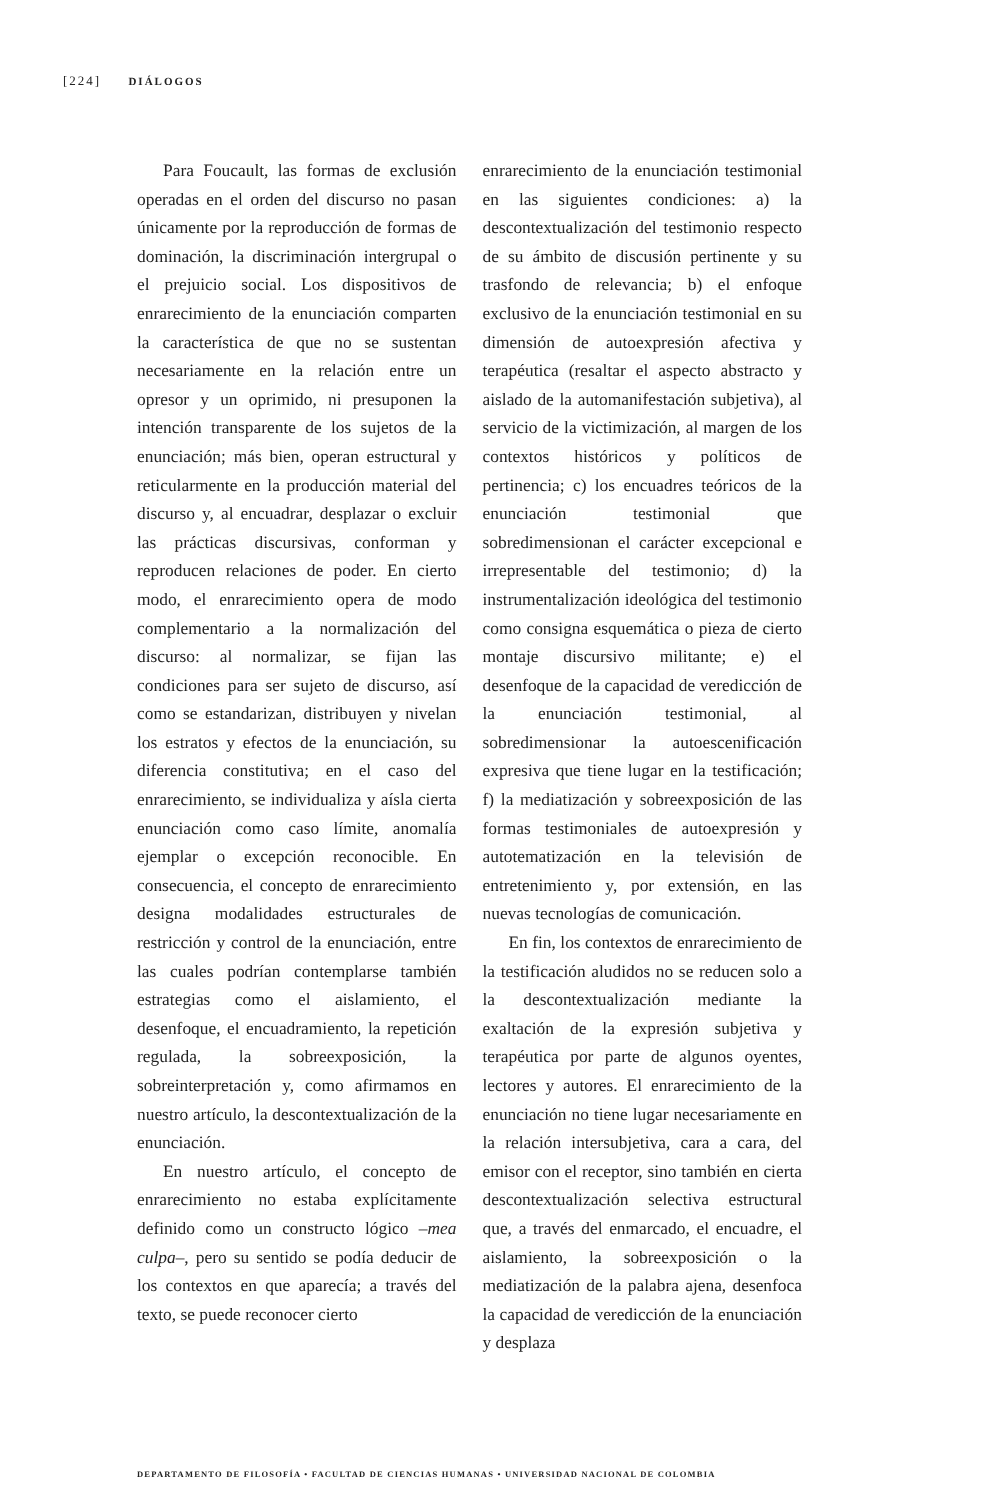[224] DIÁLOGOS
Para Foucault, las formas de exclusión operadas en el orden del discurso no pasan únicamente por la reproducción de formas de dominación, la discriminación intergrupal o el prejuicio social. Los dispositivos de enrarecimiento de la enunciación comparten la característica de que no se sustentan necesariamente en la relación entre un opresor y un oprimido, ni presuponen la intención transparente de los sujetos de la enunciación; más bien, operan estructural y reticularmente en la producción material del discurso y, al encuadrar, desplazar o excluir las prácticas discursivas, conforman y reproducen relaciones de poder. En cierto modo, el enrarecimiento opera de modo complementario a la normalización del discurso: al normalizar, se fijan las condiciones para ser sujeto de discurso, así como se estandarizan, distribuyen y nivelan los estratos y efectos de la enunciación, su diferencia constitutiva; en el caso del enrarecimiento, se individualiza y aísla cierta enunciación como caso límite, anomalía ejemplar o excepción reconocible. En consecuencia, el concepto de enrarecimiento designa modalidades estructurales de restricción y control de la enunciación, entre las cuales podrían contemplarse también estrategias como el aislamiento, el desenfoque, el encuadramiento, la repetición regulada, la sobreexposición, la sobreinterpretación y, como afirmamos en nuestro artículo, la descontextualización de la enunciación.
En nuestro artículo, el concepto de enrarecimiento no estaba explícitamente definido como un constructo lógico –mea culpa–, pero su sentido se podía deducir de los contextos en que aparecía; a través del texto, se puede reconocer cierto
enrarecimiento de la enunciación testimonial en las siguientes condiciones: a) la descontextualización del testimonio respecto de su ámbito de discusión pertinente y su trasfondo de relevancia; b) el enfoque exclusivo de la enunciación testimonial en su dimensión de autoexpresión afectiva y terapéutica (resaltar el aspecto abstracto y aislado de la automanifestación subjetiva), al servicio de la victimización, al margen de los contextos históricos y políticos de pertinencia; c) los encuadres teóricos de la enunciación testimonial que sobredimensionan el carácter excepcional e irrepresentable del testimonio; d) la instrumentalización ideológica del testimonio como consigna esquemática o pieza de cierto montaje discursivo militante; e) el desenfoque de la capacidad de veredicción de la enunciación testimonial, al sobredimensionar la autoescenificación expresiva que tiene lugar en la testificación; f) la mediatización y sobreexposición de las formas testimoniales de autoexpresión y autotematización en la televisión de entretenimiento y, por extensión, en las nuevas tecnologías de comunicación.
En fin, los contextos de enrarecimiento de la testificación aludidos no se reducen solo a la descontextualización mediante la exaltación de la expresión subjetiva y terapéutica por parte de algunos oyentes, lectores y autores. El enrarecimiento de la enunciación no tiene lugar necesariamente en la relación intersubjetiva, cara a cara, del emisor con el receptor, sino también en cierta descontextualización selectiva estructural que, a través del enmarcado, el encuadre, el aislamiento, la sobreexposición o la mediatización de la palabra ajena, desenfoca la capacidad de veredicción de la enunciación y desplaza
DEPARTAMENTO DE FILOSOFÍA • FACULTAD DE CIENCIAS HUMANAS • UNIVERSIDAD NACIONAL DE COLOMBIA